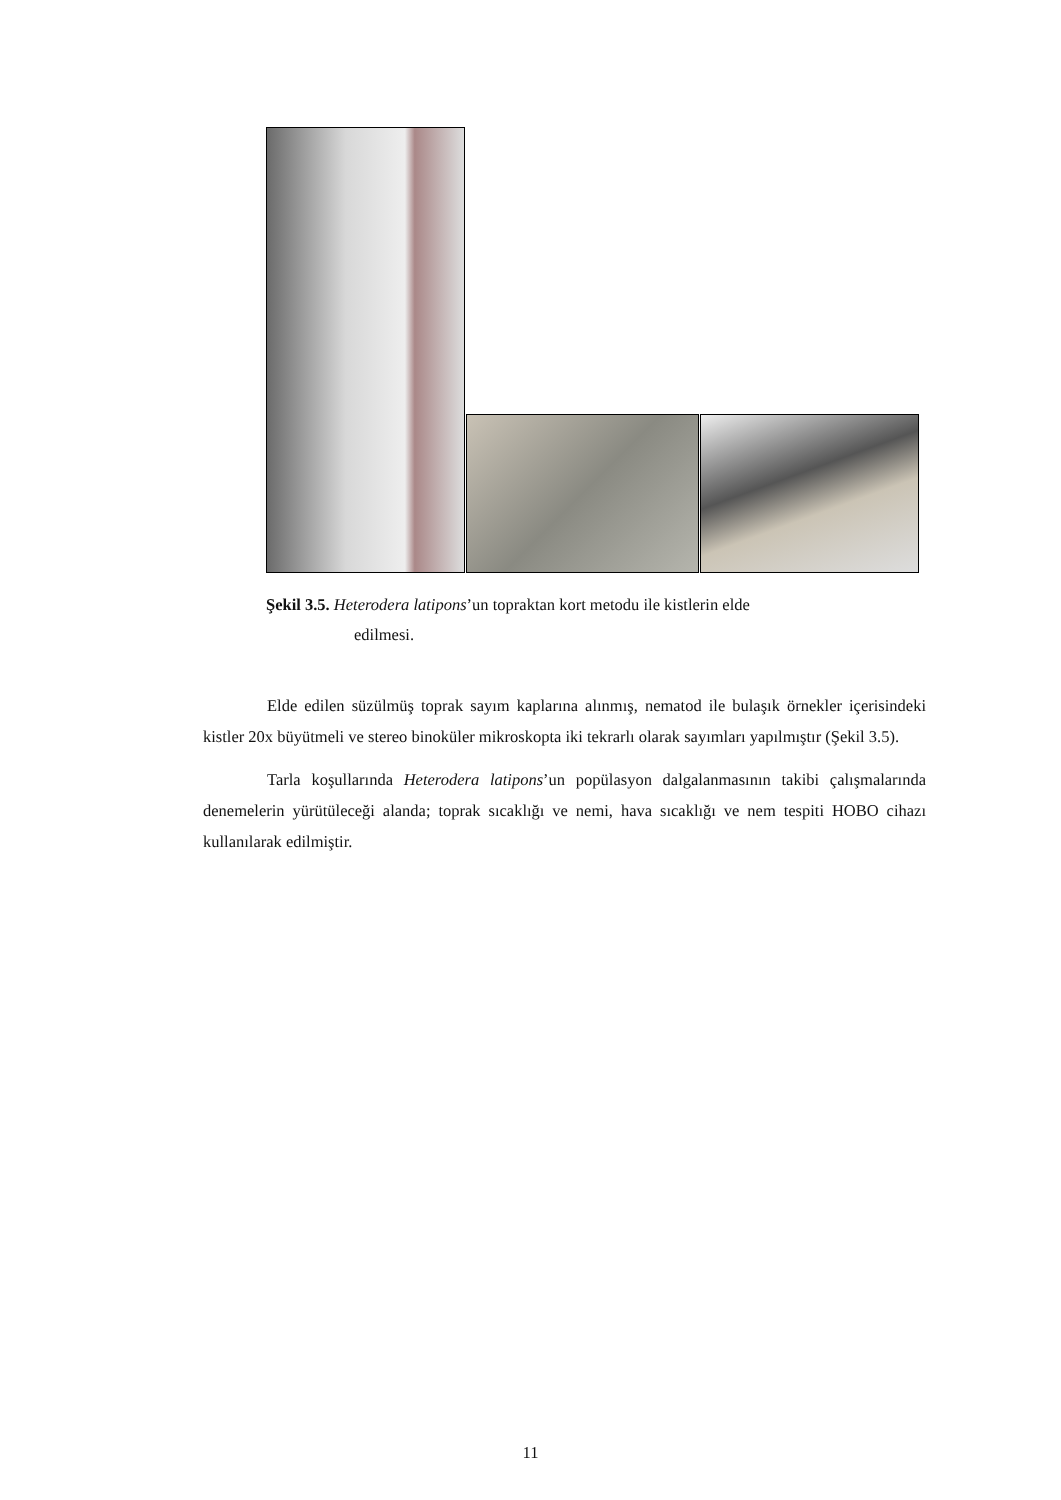Şekil 3.5. Heterodera latipons’un topraktan kort metodu ile kistlerin elde
edilmesi.
Elde edilen süzülmüş toprak sayım kaplarına alınmış, nematod ile bulaşık örnekler içerisindeki kistler 20x büyütmeli ve stereo binoküler mikroskopta iki tekrarlı olarak sayımları yapılmıştır (Şekil 3.5).
Tarla koşullarında Heterodera latipons’un popülasyon dalgalanmasının takibi çalışmalarında denemelerin yürütüleceği alanda; toprak sıcaklığı ve nemi, hava sıcaklığı ve nem tespiti HOBO cihazı kullanılarak edilmiştir.
11